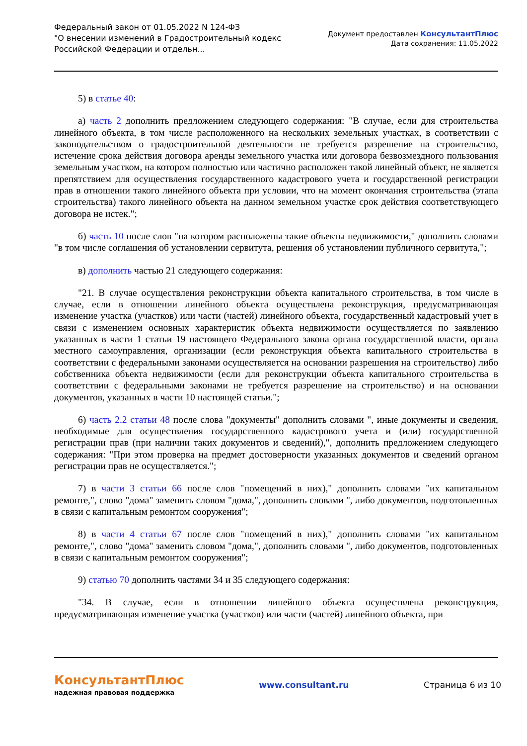Федеральный закон от 01.05.2022 N 124-ФЗ
"О внесении изменений в Градостроительный кодекс
Российской Федерации и отдельн...
Документ предоставлен КонсультантПлюс
Дата сохранения: 11.05.2022
5) в статье 40:
а) часть 2 дополнить предложением следующего содержания: "В случае, если для строительства линейного объекта, в том числе расположенного на нескольких земельных участках, в соответствии с законодательством о градостроительной деятельности не требуется разрешение на строительство, истечение срока действия договора аренды земельного участка или договора безвозмездного пользования земельным участком, на котором полностью или частично расположен такой линейный объект, не является препятствием для осуществления государственного кадастрового учета и государственной регистрации прав в отношении такого линейного объекта при условии, что на момент окончания строительства (этапа строительства) такого линейного объекта на данном земельном участке срок действия соответствующего договора не истек.";
б) часть 10 после слов "на котором расположены такие объекты недвижимости," дополнить словами "в том числе соглашения об установлении сервитута, решения об установлении публичного сервитута,";
в) дополнить частью 21 следующего содержания:
"21. В случае осуществления реконструкции объекта капитального строительства, в том числе в случае, если в отношении линейного объекта осуществлена реконструкция, предусматривающая изменение участка (участков) или части (частей) линейного объекта, государственный кадастровый учет в связи с изменением основных характеристик объекта недвижимости осуществляется по заявлению указанных в части 1 статьи 19 настоящего Федерального закона органа государственной власти, органа местного самоуправления, организации (если реконструкция объекта капитального строительства в соответствии с федеральными законами осуществляется на основании разрешения на строительство) либо собственника объекта недвижимости (если для реконструкции объекта капитального строительства в соответствии с федеральными законами не требуется разрешение на строительство) и на основании документов, указанных в части 10 настоящей статьи.";
6) часть 2.2 статьи 48 после слова "документы" дополнить словами ", иные документы и сведения, необходимые для осуществления государственного кадастрового учета и (или) государственной регистрации прав (при наличии таких документов и сведений),", дополнить предложением следующего содержания: "При этом проверка на предмет достоверности указанных документов и сведений органом регистрации прав не осуществляется.";
7) в части 3 статьи 66 после слов "помещений в них)," дополнить словами "их капитальном ремонте,", слово "дома" заменить словом "дома,", дополнить словами ", либо документов, подготовленных в связи с капитальным ремонтом сооружения";
8) в части 4 статьи 67 после слов "помещений в них)," дополнить словами "их капитальном ремонте,", слово "дома" заменить словом "дома,", дополнить словами ", либо документов, подготовленных в связи с капитальным ремонтом сооружения";
9) статью 70 дополнить частями 34 и 35 следующего содержания:
"34. В случае, если в отношении линейного объекта осуществлена реконструкция, предусматривающая изменение участка (участков) или части (частей) линейного объекта, при
КонсультантПлюс
надежная правовая поддержка
www.consultant.ru Страница 6 из 10